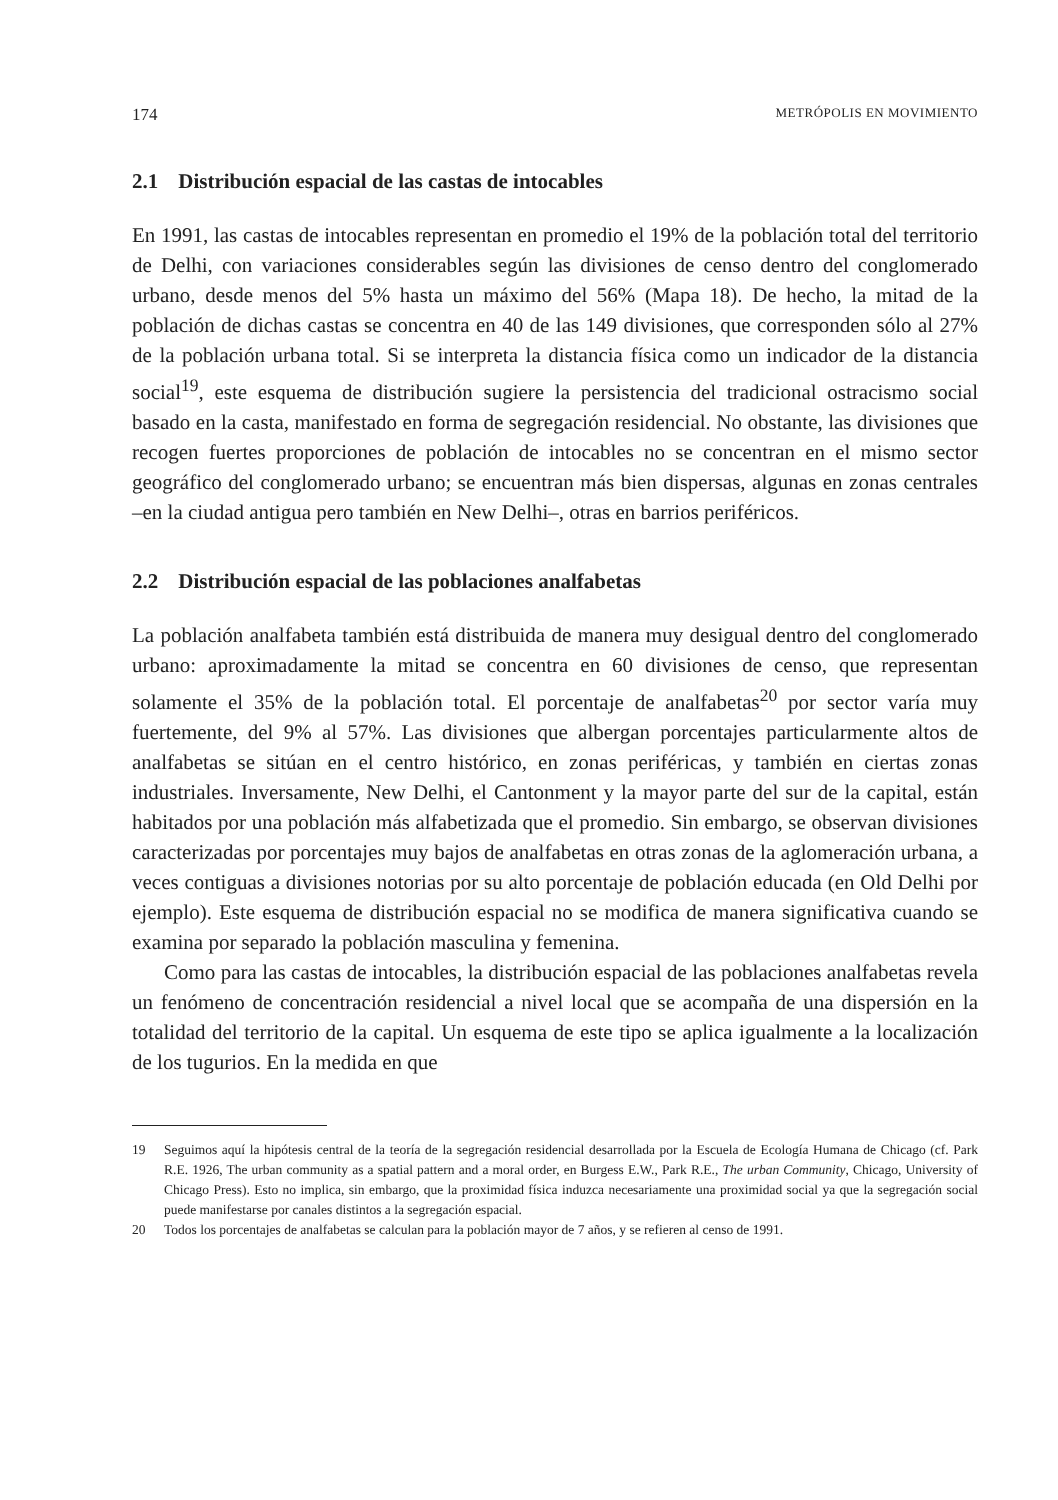174 METRÓPOLIS EN MOVIMIENTO
2.1 Distribución espacial de las castas de intocables
En 1991, las castas de intocables representan en promedio el 19% de la población total del territorio de Delhi, con variaciones considerables según las divisiones de censo dentro del conglomerado urbano, desde menos del 5% hasta un máximo del 56% (Mapa 18). De hecho, la mitad de la población de dichas castas se concentra en 40 de las 149 divisiones, que corresponden sólo al 27% de la población urbana total. Si se interpreta la distancia física como un indicador de la distancia social<sup>19</sup>, este esquema de distribución sugiere la persistencia del tradicional ostracismo social basado en la casta, manifestado en forma de segregación residencial. No obstante, las divisiones que recogen fuertes proporciones de población de intocables no se concentran en el mismo sector geográfico del conglomerado urbano; se encuentran más bien dispersas, algunas en zonas centrales –en la ciudad antigua pero también en New Delhi–, otras en barrios periféricos.
2.2 Distribución espacial de las poblaciones analfabetas
La población analfabeta también está distribuida de manera muy desigual dentro del conglomerado urbano: aproximadamente la mitad se concentra en 60 divisiones de censo, que representan solamente el 35% de la población total. El porcentaje de analfabetas<sup>20</sup> por sector varía muy fuertemente, del 9% al 57%. Las divisiones que albergan porcentajes particularmente altos de analfabetas se sitúan en el centro histórico, en zonas periféricas, y también en ciertas zonas industriales. Inversamente, New Delhi, el Cantonment y la mayor parte del sur de la capital, están habitados por una población más alfabetizada que el promedio. Sin embargo, se observan divisiones caracterizadas por porcentajes muy bajos de analfabetas en otras zonas de la aglomeración urbana, a veces contiguas a divisiones notorias por su alto porcentaje de población educada (en Old Delhi por ejemplo). Este esquema de distribución espacial no se modifica de manera significativa cuando se examina por separado la población masculina y femenina.
Como para las castas de intocables, la distribución espacial de las poblaciones analfabetas revela un fenómeno de concentración residencial a nivel local que se acompaña de una dispersión en la totalidad del territorio de la capital. Un esquema de este tipo se aplica igualmente a la localización de los tugurios. En la medida en que
19 Seguimos aquí la hipótesis central de la teoría de la segregación residencial desarrollada por la Escuela de Ecología Humana de Chicago (cf. Park R.E. 1926, The urban community as a spatial pattern and a moral order, en Burgess E.W., Park R.E., The urban Community, Chicago, University of Chicago Press). Esto no implica, sin embargo, que la proximidad física induzca necesariamente una proximidad social ya que la segregación social puede manifestarse por canales distintos a la segregación espacial.
20 Todos los porcentajes de analfabetas se calculan para la población mayor de 7 años, y se refieren al censo de 1991.